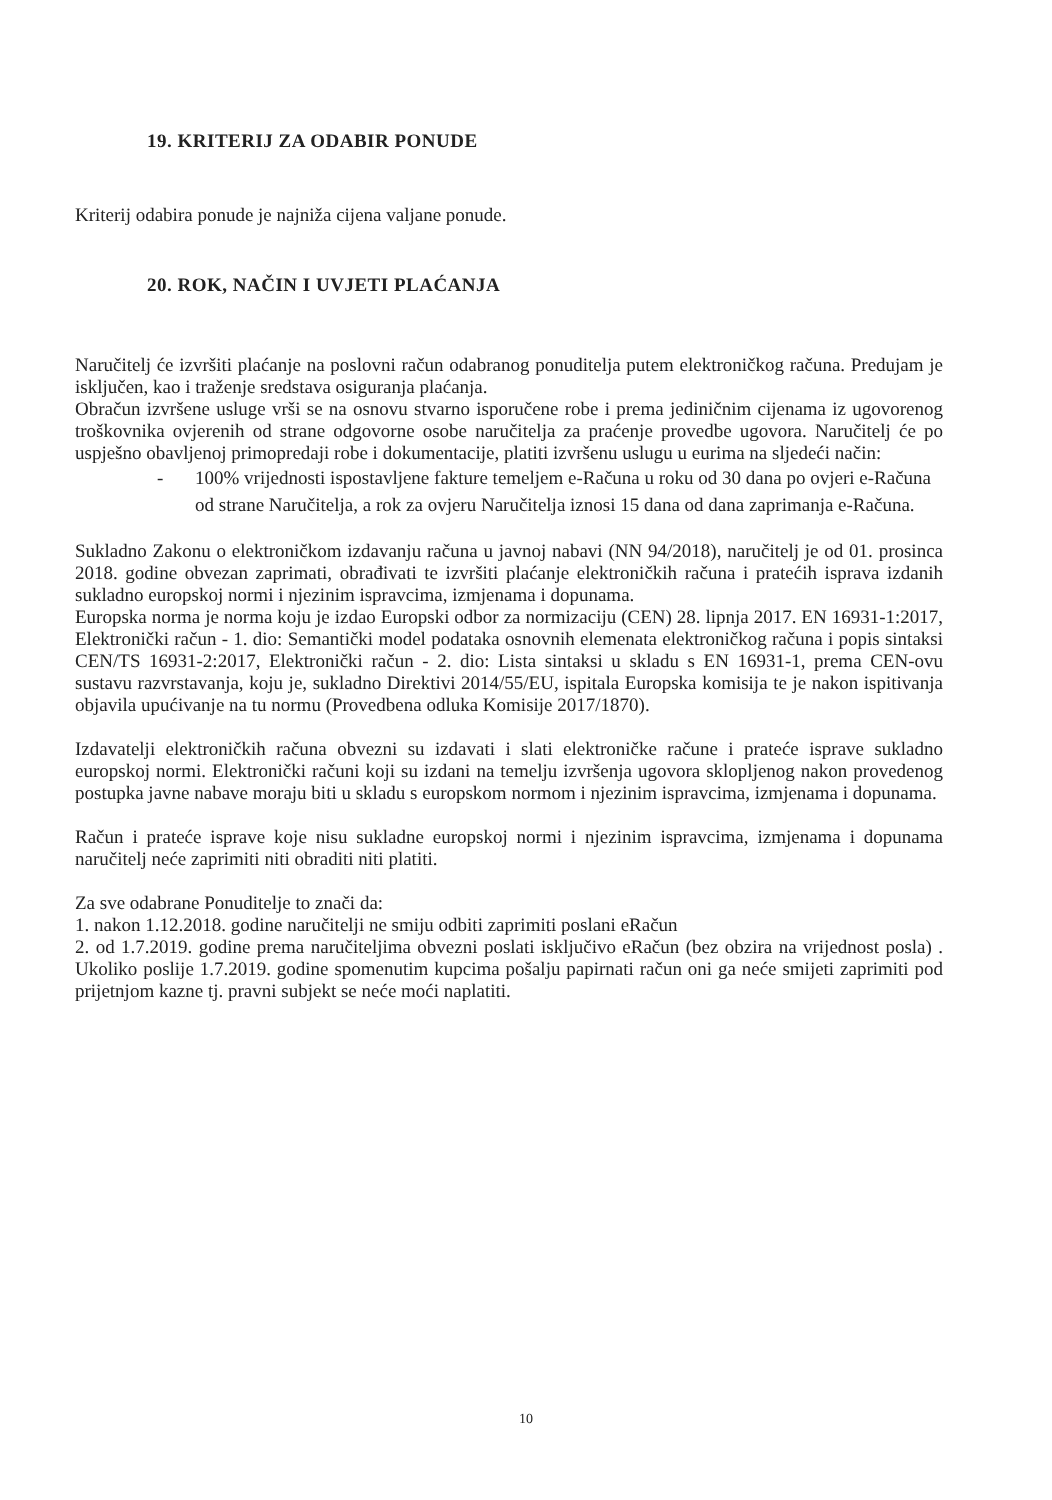19. KRITERIJ ZA ODABIR PONUDE
Kriterij odabira ponude je najniža cijena valjane ponude.
20. ROK, NAČIN I UVJETI PLAĆANJA
Naručitelj će izvršiti plaćanje na poslovni račun odabranog ponuditelja putem elektroničkog računa. Predujam je isključen, kao i traženje sredstava osiguranja plaćanja.
Obračun izvršene usluge vrši se na osnovu stvarno isporučene robe i prema jediničnim cijenama iz ugovorenog troškovnika ovjerenih od strane odgovorne osobe naručitelja za praćenje provedbe ugovora. Naručitelj će po uspješno obavljenoj primopredaji robe i dokumentacije, platiti izvršenu uslugu u eurima na sljedeći način:
- 100% vrijednosti ispostavljene fakture temeljem e-Računa u roku od 30 dana po ovjeri e-Računa od strane Naručitelja, a rok za ovjeru Naručitelja iznosi 15 dana od dana zaprimanja e-Računa.
Sukladno Zakonu o elektroničkom izdavanju računa u javnoj nabavi (NN 94/2018), naručitelj je od 01. prosinca 2018. godine obvezan zaprimati, obrađivati te izvršiti plaćanje elektroničkih računa i pratećih isprava izdanih sukladno europskoj normi i njezinim ispravcima, izmjenama i dopunama.
Europska norma je norma koju je izdao Europski odbor za normizaciju (CEN) 28. lipnja 2017. EN 16931-1:2017, Elektronički račun - 1. dio: Semantički model podataka osnovnih elemenata elektroničkog računa i popis sintaksi CEN/TS 16931-2:2017, Elektronički račun - 2. dio: Lista sintaksi u skladu s EN 16931-1, prema CEN-ovu sustavu razvrstavanja, koju je, sukladno Direktivi 2014/55/EU, ispitala Europska komisija te je nakon ispitivanja objavila upućivanje na tu normu (Provedbena odluka Komisije 2017/1870).
Izdavatelji elektroničkih računa obvezni su izdavati i slati elektroničke račune i prateće isprave sukladno europskoj normi. Elektronički računi koji su izdani na temelju izvršenja ugovora sklopljenog nakon provedenog postupka javne nabave moraju biti u skladu s europskom normom i njezinim ispravcima, izmjenama i dopunama.
Račun i prateće isprave koje nisu sukladne europskoj normi i njezinim ispravcima, izmjenama i dopunama naručitelj neće zaprimiti niti obraditi niti platiti.
Za sve odabrane Ponuditelje to znači da:
1. nakon 1.12.2018. godine naručitelji ne smiju odbiti zaprimiti poslani eRačun
2. od 1.7.2019. godine prema naručiteljima obvezni poslati isključivo eRačun (bez obzira na vrijednost posla) . Ukoliko poslije 1.7.2019. godine spomenutim kupcima pošalju papirnati račun oni ga neće smijeti zaprimiti pod prijetnjom kazne tj. pravni subjekt se neće moći naplatiti.
10